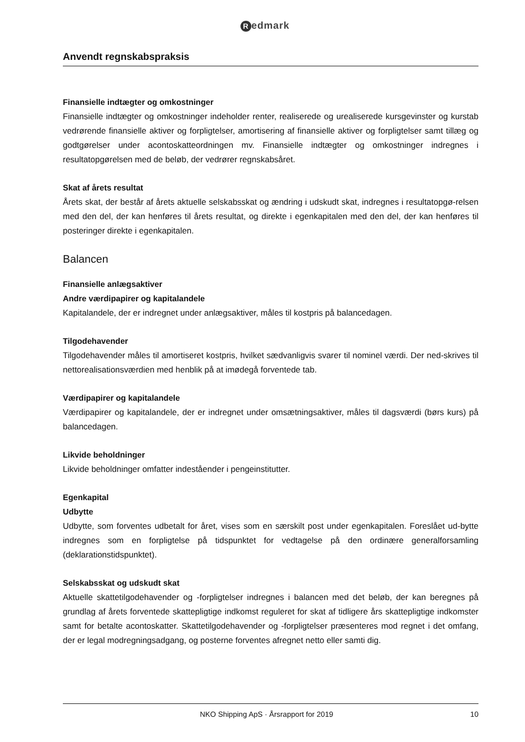Redmark
Anvendt regnskabspraksis
Finansielle indtægter og omkostninger
Finansielle indtægter og omkostninger indeholder renter, realiserede og urealiserede kursgevinster og kurstab vedrørende finansielle aktiver og forpligtelser, amortisering af finansielle aktiver og forpligtelser samt tillæg og godtgørelser under acontoskatteordningen mv. Finansielle indtægter og omkostninger indregnes i resultatopgørelsen med de beløb, der vedrører regnskabsåret.
Skat af årets resultat
Årets skat, der består af årets aktuelle selskabsskat og ændring i udskudt skat, indregnes i resultatopgø-relsen med den del, der kan henføres til årets resultat, og direkte i egenkapitalen med den del, der kan henføres til posteringer direkte i egenkapitalen.
Balancen
Finansielle anlægsaktiver
Andre værdipapirer og kapitalandele
Kapitalandele, der er indregnet under anlægsaktiver, måles til kostpris på balancedagen.
Tilgodehavender
Tilgodehavender måles til amortiseret kostpris, hvilket sædvanligvis svarer til nominel værdi. Der ned-skrives til nettorealisationsværdien med henblik på at imødegå forventede tab.
Værdipapirer og kapitalandele
Værdipapirer og kapitalandele, der er indregnet under omsætningsaktiver, måles til dagsværdi (børs kurs) på balancedagen.
Likvide beholdninger
Likvide beholdninger omfatter indeståender i pengeinstitutter.
Egenkapital
Udbytte
Udbytte, som forventes udbetalt for året, vises som en særskilt post under egenkapitalen. Foreslået ud-bytte indregnes som en forpligtelse på tidspunktet for vedtagelse på den ordinære generalforsamling (deklarationstidspunktet).
Selskabsskat og udskudt skat
Aktuelle skattetilgodehavender og -forpligtelser indregnes i balancen med det beløb, der kan beregnes på grundlag af årets forventede skattepligtige indkomst reguleret for skat af tidligere års skattepligtige indkomster samt for betalte acontoskatter. Skattetilgodehavender og -forpligtelser præsenteres mod regnet i det omfang, der er legal modregningsadgang, og posterne forventes afregnet netto eller samti dig.
NKO Shipping ApS · Årsrapport for 2019 10